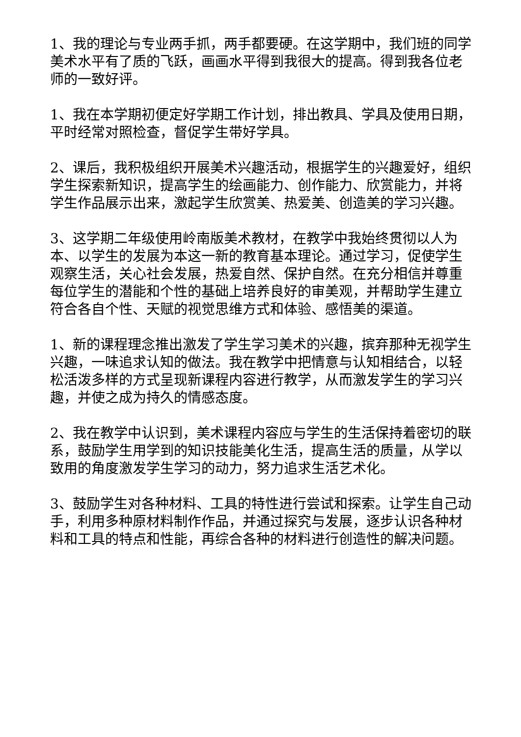1、我的理论与专业两手抓，两手都要硬。在这学期中，我们班的同学美术水平有了质的飞跃，画画水平得到我很大的提高。得到我各位老师的一致好评。
1、我在本学期初便定好学期工作计划，排出教具、学具及使用日期，平时经常对照检查，督促学生带好学具。
2、课后，我积极组织开展美术兴趣活动，根据学生的兴趣爱好，组织学生探索新知识，提高学生的绘画能力、创作能力、欣赏能力，并将学生作品展示出来，激起学生欣赏美、热爱美、创造美的学习兴趣。
3、这学期二年级使用岭南版美术教材，在教学中我始终贯彻以人为本、以学生的发展为本这一新的教育基本理论。通过学习，促使学生观察生活，关心社会发展，热爱自然、保护自然。在充分相信并尊重每位学生的潜能和个性的基础上培养良好的审美观，并帮助学生建立符合各自个性、天赋的视觉思维方式和体验、感悟美的渠道。
1、新的课程理念推出激发了学生学习美术的兴趣，摈弃那种无视学生兴趣，一味追求认知的做法。我在教学中把情意与认知相结合，以轻松活泼多样的方式呈现新课程内容进行教学，从而激发学生的学习兴趣，并使之成为持久的情感态度。
2、我在教学中认识到，美术课程内容应与学生的生活保持着密切的联系，鼓励学生用学到的知识技能美化生活，提高生活的质量，从学以致用的角度激发学生学习的动力，努力追求生活艺术化。
3、鼓励学生对各种材料、工具的特性进行尝试和探索。让学生自己动手，利用多种原材料制作作品，并通过探究与发展，逐步认识各种材料和工具的特点和性能，再综合各种的材料进行创造性的解决问题。